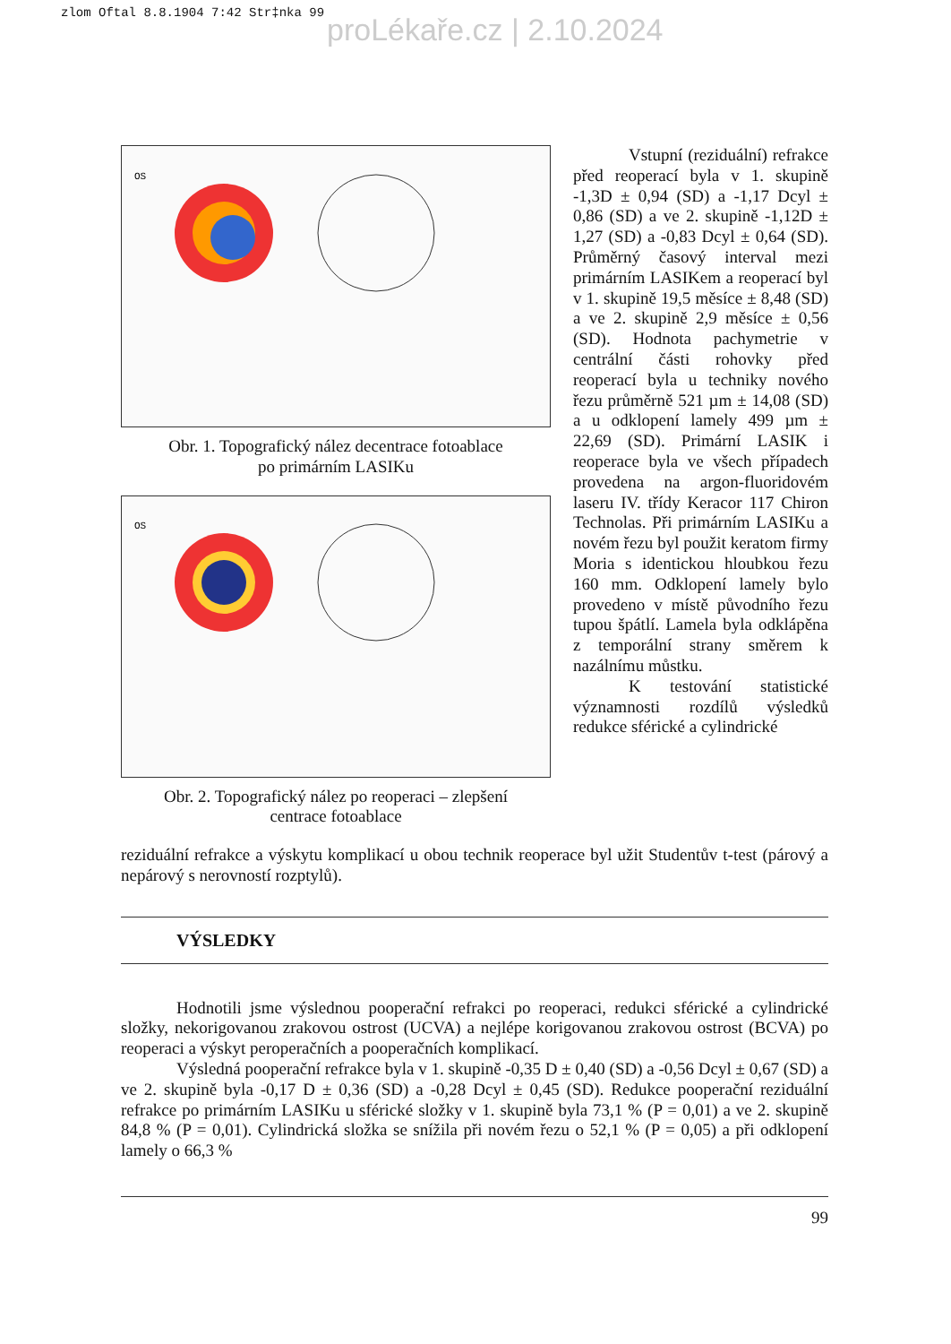zlom Oftal 8.8.1904 7:42 Str‡nka 99
proLékaře.cz | 2.10.2024
OS
Obr. 1. Topografický nález decentrace fotoablace
po primárním LASIKu
OS
Obr. 2. Topografický nález po reoperaci – zlepšení
centrace fotoablace
Vstupní (reziduální) refrakce před reoperací byla v 1. skupině -1,3D ± 0,94 (SD) a -1,17 Dcyl ± 0,86 (SD) a ve 2. skupině -1,12D ± 1,27 (SD) a -0,83 Dcyl ± 0,64 (SD). Průměrný časový interval mezi primárním LASIKem a reoperací byl v 1. skupině 19,5 měsíce ± 8,48 (SD) a ve 2. skupině 2,9 měsíce ± 0,56 (SD). Hodnota pachymetrie v centrální části rohovky před reoperací byla u techniky nového řezu průměrně 521 µm ± 14,08 (SD) a u odklopení lamely 499 µm ± 22,69 (SD). Primární LASIK i reoperace byla ve všech případech provedena na argon-fluoridovém laseru IV. třídy Keracor 117 Chiron Technolas. Při primárním LASIKu a novém řezu byl použit keratom firmy Moria s identickou hloubkou řezu 160 mm. Odklopení lamely bylo provedeno v místě původního řezu tupou špátlí. Lamela byla odklápěna z temporální strany směrem k nazálnímu můstku.
K testování statistické významnosti rozdílů výsledků redukce sférické a cylindrické
reziduální refrakce a výskytu komplikací u obou technik reoperace byl užit Studentův t-test (párový a nepárový s nerovností rozptylů).
VÝSLEDKY
Hodnotili jsme výslednou pooperační refrakci po reoperaci, redukci sférické a cylindrické složky, nekorigovanou zrakovou ostrost (UCVA) a nejlépe korigovanou zrakovou ostrost (BCVA) po reoperaci a výskyt peroperačních a pooperačních komplikací.
Výsledná pooperační refrakce byla v 1. skupině -0,35 D ± 0,40 (SD) a -0,56 Dcyl ± 0,67 (SD) a ve 2. skupině byla -0,17 D ± 0,36 (SD) a -0,28 Dcyl ± 0,45 (SD). Redukce pooperační reziduální refrakce po primárním LASIKu u sférické složky v 1. skupině byla 73,1 % (P = 0,01) a ve 2. skupině 84,8 % (P = 0,01). Cylindrická složka se snížila při novém řezu o 52,1 % (P = 0,05) a při odklopení lamely o 66,3 %
99